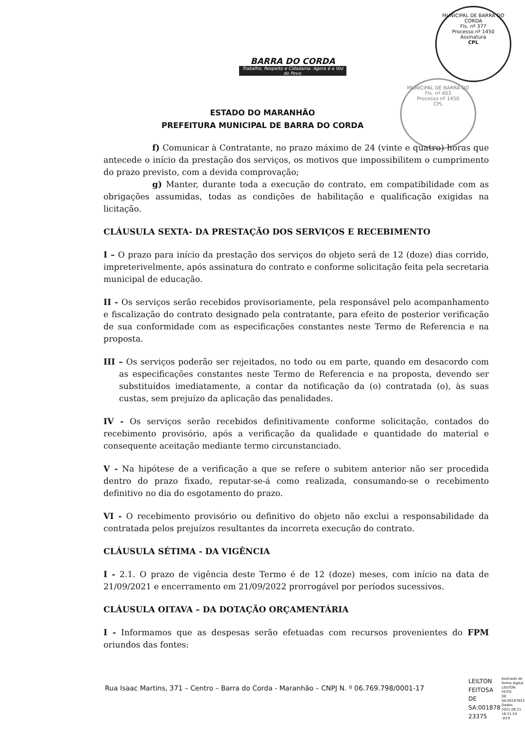BARRA DO CORDA
Trabalho, Respeito e Cidadania. Agora é a Voz do Povo.
MUNICIPAL DE BARRA DO CORDA
Fls. nº 377
Processo nº 1450
Assinatura
CPL
MUNICIPAL DE BARRA DO
Fls. nº 403
Processo nº 1450
CPL
ESTADO DO MARANHÃO
PREFEITURA MUNICIPAL DE BARRA DO CORDA
f) Comunicar à Contratante, no prazo máximo de 24 (vinte e quatro) horas que antecede o início da prestação dos serviços, os motivos que impossibilitem o cumprimento do prazo previsto, com a devida comprovação;
g) Manter, durante toda a execução do contrato, em compatibilidade com as obrigações assumidas, todas as condições de habilitação e qualificação exigidas na licitação.
CLÁUSULA SEXTA- DA PRESTAÇÃO DOS SERVIÇOS E RECEBIMENTO
I – O prazo para início da prestação dos serviços do objeto será de 12 (doze) dias corrido, impreterivelmente, após assinatura do contrato e conforme solicitação feita pela secretaria municipal de educação.
II - Os serviços serão recebidos provisoriamente, pela responsável pelo acompanhamento e fiscalização do contrato designado pela contratante, para efeito de posterior verificação de sua conformidade com as especificações constantes neste Termo de Referencia e na proposta.
III – Os serviços poderão ser rejeitados, no todo ou em parte, quando em desacordo com as especificações constantes neste Termo de Referencia e na proposta, devendo ser substituídos imediatamente, a contar da notificação da (o) contratada (o), às suas custas, sem prejuízo da aplicação das penalidades.
IV - Os serviços serão recebidos definitivamente conforme solicitação, contados do recebimento provisório, após a verificação da qualidade e quantidade do material e consequente aceitação mediante termo circunstanciado.
V - Na hipótese de a verificação a que se refere o subitem anterior não ser procedida dentro do prazo fixado, reputar-se-á como realizada, consumando-se o recebimento definitivo no dia do esgotamento do prazo.
VI - O recebimento provisório ou definitivo do objeto não exclui a responsabilidade da contratada pelos prejuízos resultantes da incorreta execução do contrato.
CLÁUSULA SÉTIMA - DA VIGÊNCIA
I - 2.1. O prazo de vigência deste Termo é de 12 (doze) meses, com início na data de 21/09/2021 e encerramento em 21/09/2022 prorrogável por períodos sucessivos.
CLÁUSULA OITAVA – DA DOTAÇÃO ORÇAMENTÁRIA
I - Informamos que as despesas serão efetuadas com recursos provenientes do FPM oriundos das fontes:
Rua Isaac Martins, 371 – Centro – Barra do Corda - Maranhão – CNPJ N. º 06.769.798/0001-17
LEILTON
FEITOSA
DE
SA:001878
23375
Assinado de
forma digital
LEILTON FEITO
DE
SA:00187823
Dados:
2021.09.21
18:21:24 -03'0